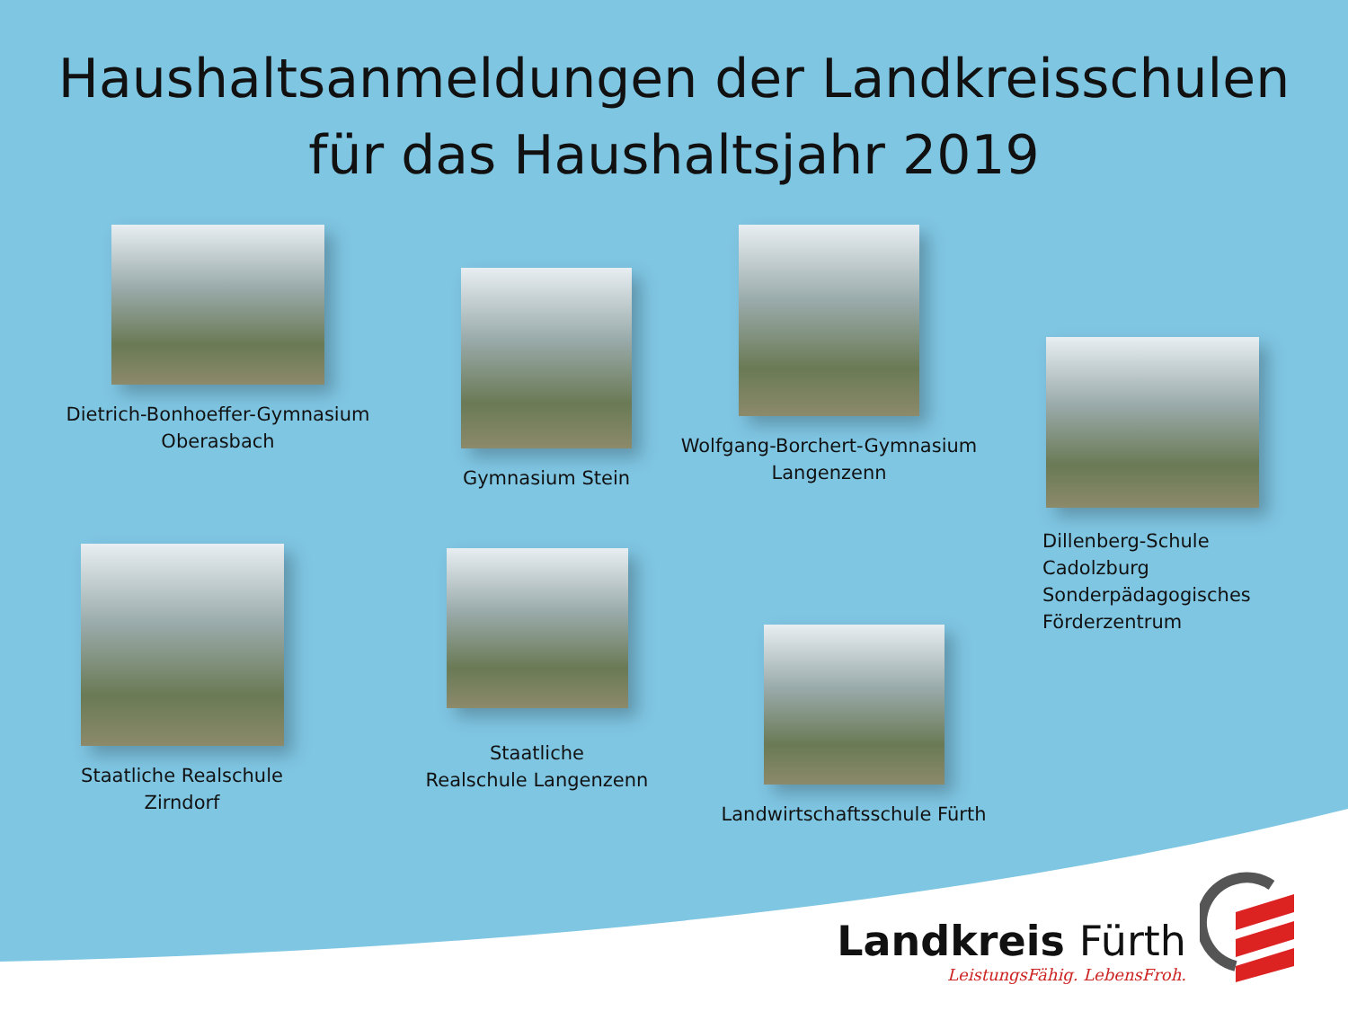Haushaltsanmeldungen der Landkreisschulen
für das Haushaltsjahr 2019
Dietrich-Bonhoeffer-Gymnasium
Oberasbach
Gymnasium Stein
Wolfgang-Borchert-Gymnasium
Langenzenn
Dillenberg-Schule
Cadolzburg
Sonderpädagogisches
Förderzentrum
Staatliche Realschule
Zirndorf
Staatliche
Realschule Langenzenn
Landwirtschaftsschule Fürth
Landkreis Fürth
LeistungsFähig. LebensFroh.